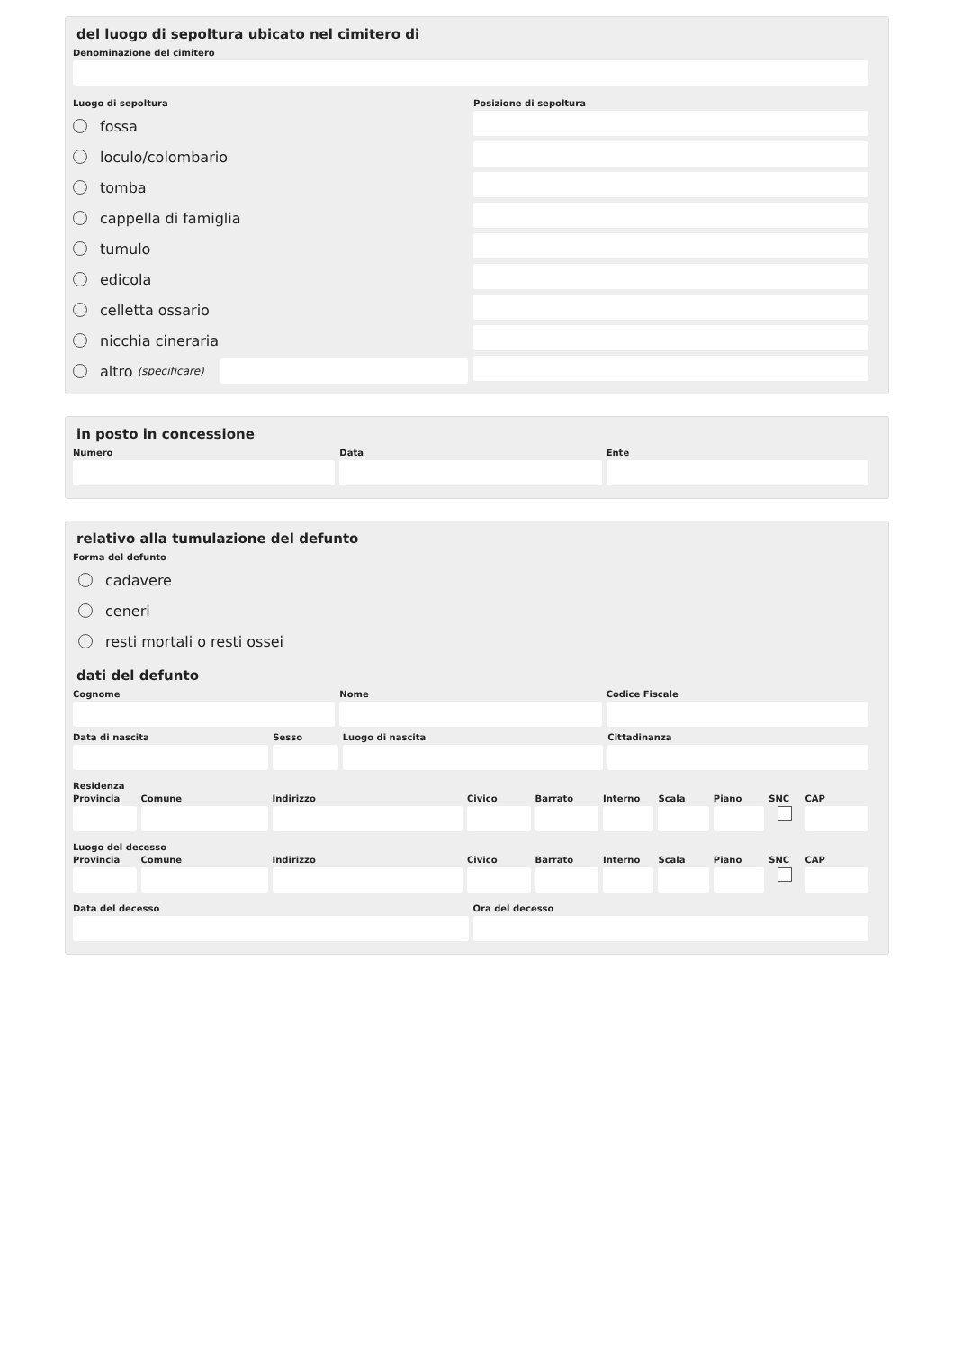del luogo di sepoltura ubicato nel cimitero di
Denominazione del cimitero
Luogo di sepoltura
fossa
loculo/colombario
tomba
cappella di famiglia
tumulo
edicola
celletta ossario
nicchia cineraria
altro (specificare)
Posizione di sepoltura
in posto in concessione
Numero Data Ente
relativo alla tumulazione del defunto
Forma del defunto
cadavere
ceneri
resti mortali o resti ossei
dati del defunto
Cognome Nome Codice Fiscale
Data di nascita Sesso Luogo di nascita Cittadinanza
Residenza
Provincia Comune Indirizzo Civico Barrato Interno Scala Piano SNC CAP
Luogo del decesso
Provincia Comune Indirizzo Civico Barrato Interno Scala Piano SNC CAP
Data del decesso Ora del decesso